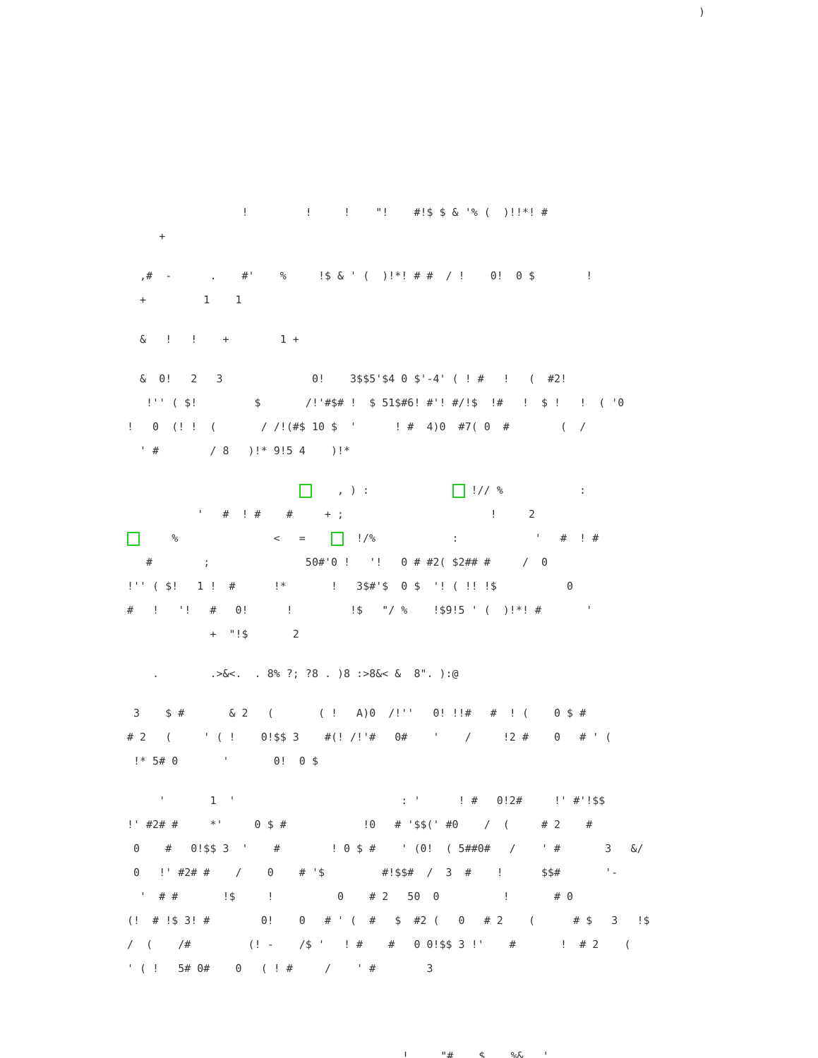)
! ! ! "! #!$ $ & '% ( )!!*! #
+
,# - . #' % !$ & ' ( )!*! # # / ! 0! 0 $ !
+ 1 1
& ! ! + 1 +
& 0! 2 3 0! 3$$5'$4 0 $'-4' ( ! # ! ( #2!
!'' ( $! $ /!'#$# ! $ 51$#6! #'! #/!$ !# ! $ ! ! ( '0
! 0 (! ! ( / /!(#$ 10 $ ' ! # 4)0 #7( 0 # ( /
' # / 8 )!* 9!5 4 )!*
, ) : !// % :
' # ! # # + ; ! 2
% < = !/% : ' # ! #
# ; 50#'0 ! '! 0 # #2( $2## # / 0
!'' ( $! 1 ! # !* ! 3$#'$ 0 $ '! ( !! !$ 0
# ! '! # 0! ! !$ "/ % !$9!5 ' ( )!*! # '
+ "!$ 2
. .>&<. . 8% ?; ?8 . )8 :>8&< & 8". ):@
3 $ # & 2 ( ( ! A)0 /!'' 0! !!# # ! ( 0 $ #
# 2 ( ' ( ! 0!$$ 3 #(! /!'# 0# ' / !2 # 0 # ' (
!* 5# 0 ' 0! 0 $
' 1 ' : ' ! # 0!2# !' #'!$$
!' #2# # *' 0 $ # !0 # '$$(' #0 / ( # 2 #
0 # 0!$$ 3 ' # ! 0 $ # ' (0! ( 5##0# / ' # 3 &/
0 !' #2# # / 0 # '$ #!$$# / 3 # ! $$# '-
' # # !$ ! 0 # 2 50 0 ! # 0
(! # !$ 3! # 0! 0 # ' ( # $ #2 ( 0 # 2 ( # $ 3 !$
/ ( /# (! - /$ ' ! # # 0 0!$$ 3 !' # ! # 2 (
' ( ! 5# 0# 0 ( ! # / ' # 3
! "# $ %& '